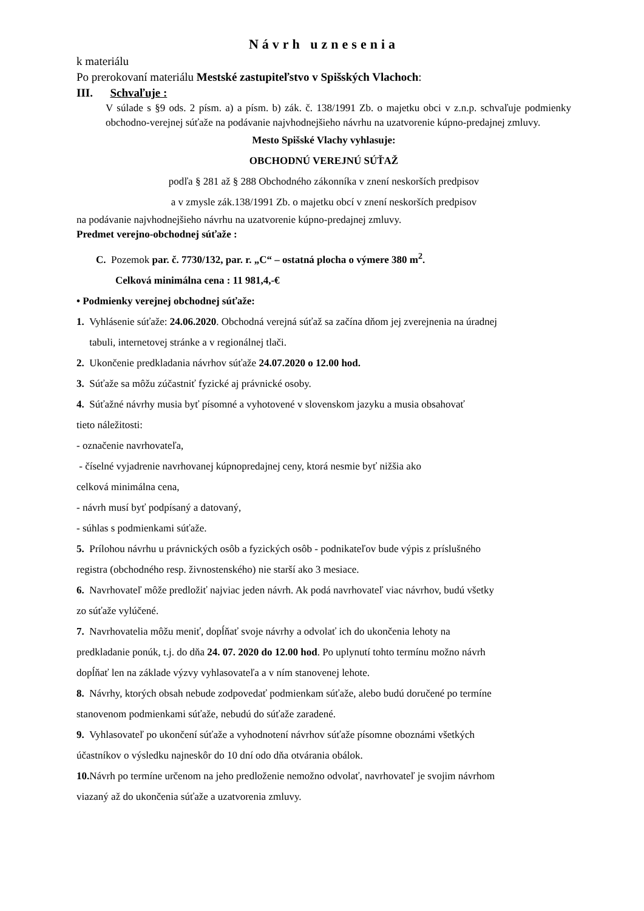Návrh uznesenia
k materiálu
Po prerokovaní materiálu Mestské zastupiteľstvo v Spišských Vlachoch:
III. Schvaľuje :
V súlade s §9 ods. 2 písm. a) a písm. b) zák. č. 138/1991 Zb. o majetku obci v z.n.p. schvaľuje podmienky obchodno-verejnej súťaže na podávanie najvhodnejšieho návrhu na uzatvorenie kúpno-predajnej zmluvy.
Mesto Spišské Vlachy vyhlasuje:
OBCHODNÚ VEREJNÚ SÚŤAŽ
podľa § 281 až § 288 Obchodného zákonníka v znení neskorších predpisov
a v zmysle zák.138/1991 Zb. o majetku obcí v znení neskorších predpisov
na podávanie najvhodnejšieho návrhu na uzatvorenie kúpno-predajnej zmluvy.
Predmet verejno-obchodnej súťaže :
C. Pozemok par. č. 7730/132, par. r. „C“ – ostatná plocha o výmere 380 m<sup>2</sup>.
Celková minimálna cena : 11 981,4,-€
• Podmienky verejnej obchodnej súťaže:
1. Vyhlásenie súťaže: 24.06.2020. Obchodná verejná súťaž sa začína dňom jej zverejnenia na úradnej
tabuli, internetovej stránke a v regionálnej tlači.
2. Ukončenie predkladania návrhov súťaže 24.07.2020 o 12.00 hod.
3. Súťaže sa môžu zúčastniť fyzické aj právnické osoby.
4. Súťažné návrhy musia byť písomné a vyhotovené v slovenskom jazyku a musia obsahovať
tieto náležitosti:
- označenie navrhovateľa,
- číselné vyjadrenie navrhovanej kúpnopredajnej ceny, ktorá nesmie byť nižšia ako
celková minimálna cena,
- návrh musí byť podpísaný a datovaný,
- súhlas s podmienkami súťaže.
5. Prílohou návrhu u právnických osôb a fyzických osôb - podnikateľov bude výpis z príslušného
registra (obchodného resp. živnostenského) nie starší ako 3 mesiace.
6. Navrhovateľ môže predložiť najviac jeden návrh. Ak podá navrhovateľ viac návrhov, budú všetky
zo súťaže vylúčené.
7. Navrhovatelia môžu meniť, dopĺňať svoje návrhy a odvolať ich do ukončenia lehoty na
predkladanie ponúk, t.j. do dňa 24. 07. 2020 do 12.00 hod. Po uplynutí tohto termínu možno návrh
dopĺňať len na základe výzvy vyhlasovateľa a v ním stanovenej lehote.
8. Návrhy, ktorých obsah nebude zodpovedať podmienkam súťaže, alebo budú doručené po termíne
stanovenom podmienkami súťaže, nebudú do súťaže zaradené.
9. Vyhlasovateľ po ukončení súťaže a vyhodnotení návrhov súťaže písomne oboznámi všetkých
účastníkov o výsledku najneskôr do 10 dní odo dňa otvárania obálok.
10. Návrh po termíne určenom na jeho predloženie nemožno odvolať, navrhovateľ je svojim návrhom
viazaný až do ukončenia súťaže a uzatvorenia zmluvy.